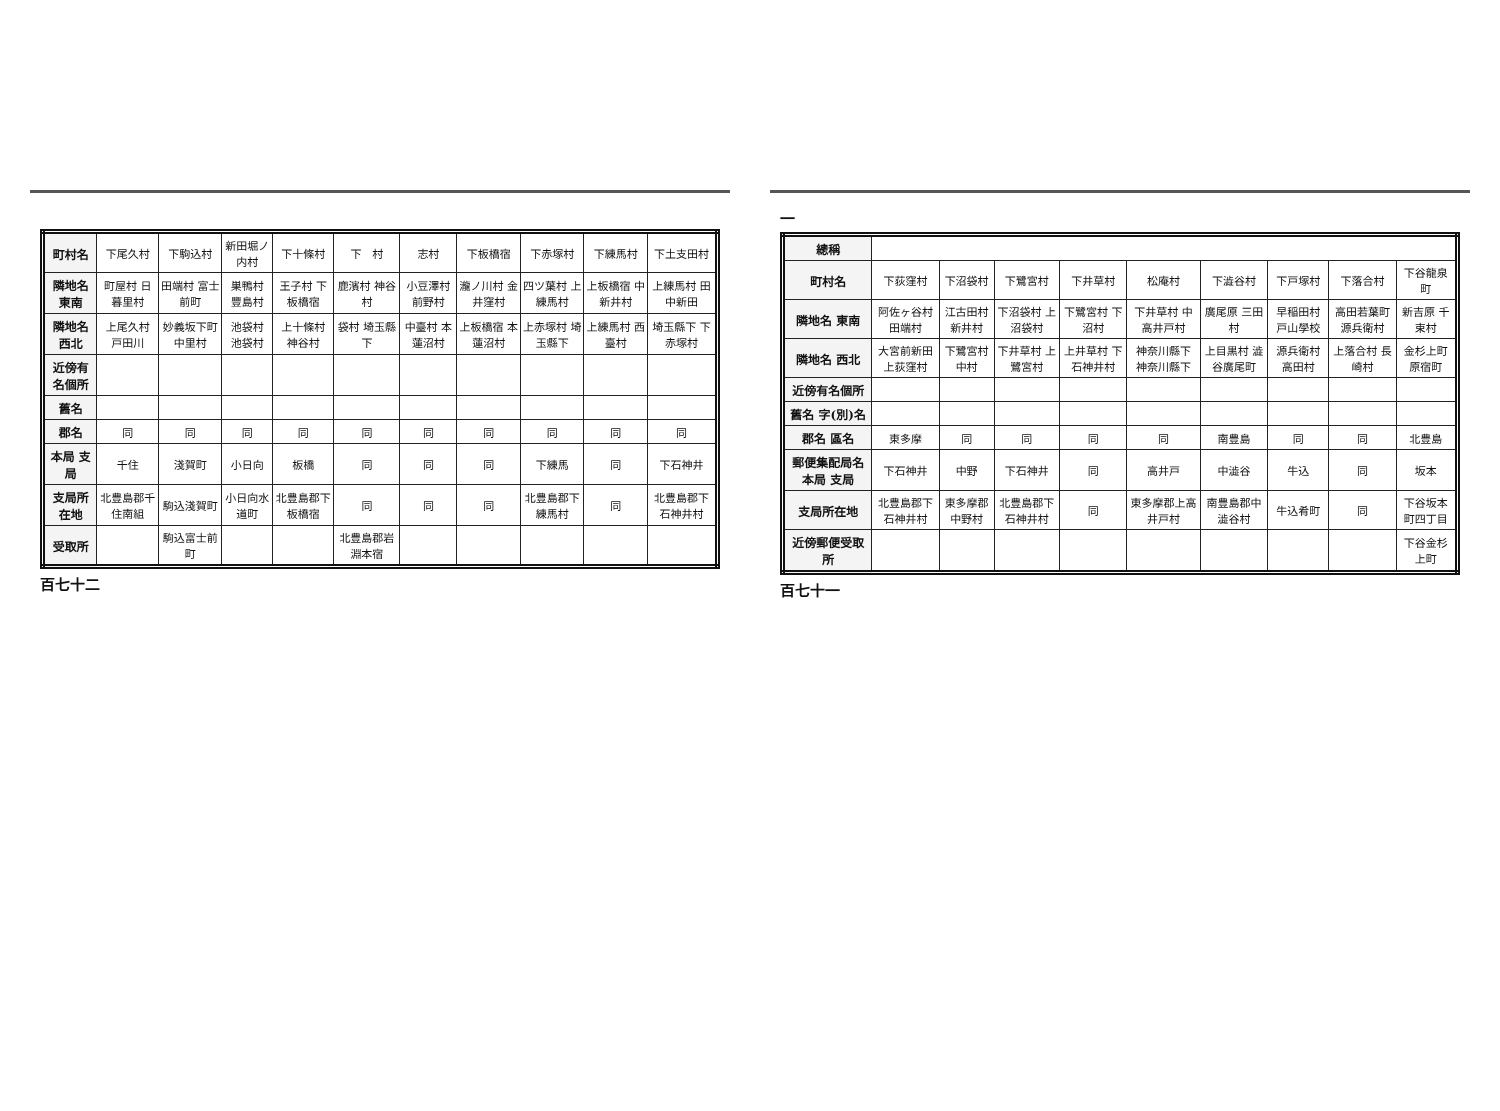一
| 總稱 | | | | | | | | | |
| 町村名 | 下荻窪村 | 下沼袋村 | 下鷺宮村 | 下井草村 | 松庵村 | 下澁谷村 | 下戸塚村 | 下落合村 | 下谷龍泉町 |
| 隣地名 東南 | 阿佐ヶ谷村 田端村 | 江古田村 新井村 | 下沼袋村 上沼袋村 | 下鷺宮村 下沼村 | 下井草村 中高井戸村 | 廣尾原 三田村 | 早稲田村 戸山學校 | 高田若葉町 源兵衛村 | 新吉原 千束村 |
| 隣地名 西北 | 大宮前新田 上荻窪村 | 下鷺宮村 中村 | 下井草村 上鷺宮村 | 上井草村 下石神井村 | 神奈川縣下 神奈川縣下 | 上目黒村 澁谷廣尾町 | 源兵衛村 高田村 | 上落合村 長崎村 | 金杉上町 原宿町 |
| 近傍有名個所 | | | | | | | | | |
| 舊名 字(別)名 | | | | | | | | | |
| 郡名 區名 | 東多摩 | 同 | 同 | 同 | 同 | 南豊島 | 同 | 同 | 北豊島 |
| 郵便集配局名 本局 支局 | 下石神井 | 中野 | 下石神井 | 同 | 高井戸 | 中澁谷 | 牛込 | 同 | 坂本 |
| 支局所在地 | 北豊島郡下石神井村 | 東多摩郡中野村 | 北豊島郡下石神井村 | 同 | 東多摩郡上高井戸村 | 南豊島郡中澁谷村 | 牛込肴町 | 同 | 下谷坂本町四丁目 |
| 近傍郵便受取所 | | | | | | | | | 下谷金杉上町 |
百七十一
| 町村名 | 下尾久村 | 下駒込村 | 新田堀ノ内村 | 下十條村 | 下 村 | 志村 | 下板橋宿 | 下赤塚村 | 下練馬村 | 下土支田村 |
| 隣地名 東南 | 町屋村 日暮里村 | 田端村 富士前町 | 巣鴨村 豐島村 | 王子村 下板橋宿 | 鹿濱村 神谷村 | 小豆澤村 前野村 | 瀧ノ川村 金井窪村 | 四ツ葉村 上練馬村 | 上板橋宿 中新井村 | 上練馬村 田中新田 |
| 隣地名 西北 | 上尾久村 戸田川 | 妙義坂下町 中里村 | 池袋村 池袋村 | 上十條村 神谷村 | 袋村 埼玉縣下 | 中臺村 本蓮沼村 | 上板橋宿 本蓮沼村 | 上赤塚村 埼玉縣下 | 上練馬村 西臺村 | 埼玉縣下 下赤塚村 |
| 近傍有名個所 | | | | | | | | | | |
| 舊名 | | | | | | | | | | |
| 郡名 | 同 | 同 | 同 | 同 | 同 | 同 | 同 | 同 | 同 | 同 |
| 本局 支局 | 千住 | 淺賀町 | 小日向 | 板橋 | 同 | 同 | 同 | 下練馬 | 同 | 下石神井 |
| 支局所在地 | 北豊島郡千住南組 | 駒込淺賀町 | 小日向水道町 | 北豊島郡下板橋宿 | 同 | 同 | 同 | 北豊島郡下練馬村 | 同 | 北豊島郡下石神井村 |
| 受取所 | | 駒込富士前町 | | | 北豊島郡岩淵本宿 | | | | | |
百七十二